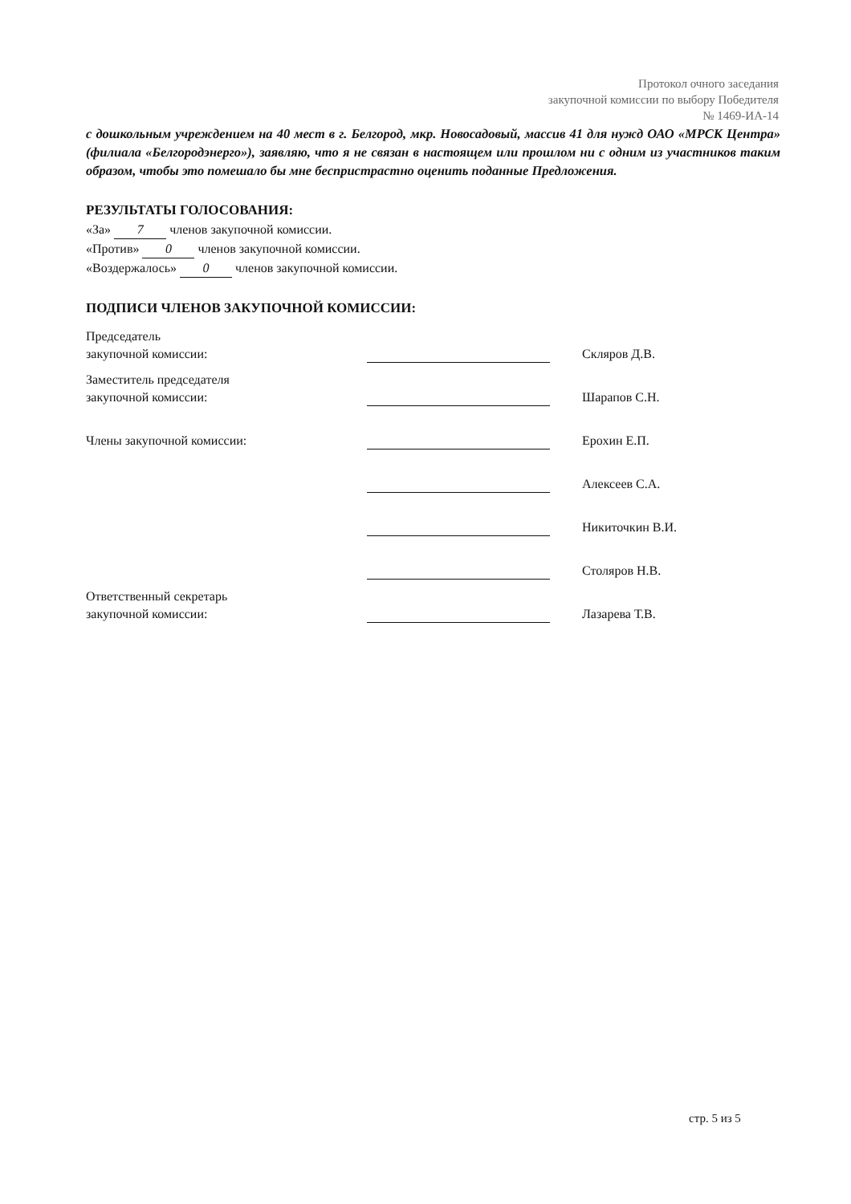Протокол очного заседания
закупочной комиссии по выбору Победителя
№ 1469-ИА-14
с дошкольным учреждением на 40 мест в г. Белгород, мкр. Новосадовый, массив 41 для нужд ОАО «МРСК Центра» (филиала «Белгородэнерго»), заявляю, что я не связан в настоящем или прошлом ни с одним из участников таким образом, чтобы это помешало бы мне беспристрастно оценить поданные Предложения.
РЕЗУЛЬТАТЫ ГОЛОСОВАНИЯ:
«За» 7 членов закупочной комиссии.
«Против» 0 членов закупочной комиссии.
«Воздержалось» 0 членов закупочной комиссии.
ПОДПИСИ ЧЛЕНОВ ЗАКУПОЧНОЙ КОМИССИИ:
| Председатель закупочной комиссии: | | Скляров Д.В. |
| Заместитель председателя закупочной комиссии: | | Шарапов С.Н. |
| Члены закупочной комиссии: | | Ерохин Е.П. |
| | | Алексеев С.А. |
| | | Никиточкин В.И. |
| | | Столяров Н.В. |
| Ответственный секретарь закупочной комиссии: | | Лазарева Т.В. |
стр. 5 из 5